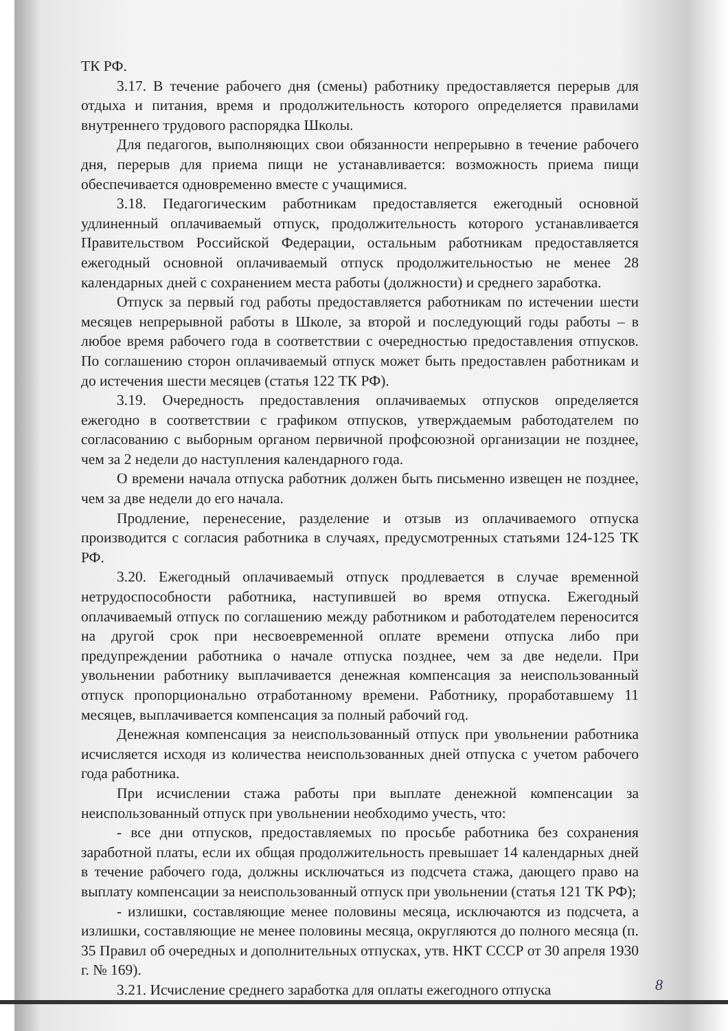ТК РФ.
3.17. В течение рабочего дня (смены) работнику предоставляется перерыв для отдыха и питания, время и продолжительность которого определяется правилами внутреннего трудового распорядка Школы.
Для педагогов, выполняющих свои обязанности непрерывно в течение рабочего дня, перерыв для приема пищи не устанавливается: возможность приема пищи обеспечивается одновременно вместе с учащимися.
3.18. Педагогическим работникам предоставляется ежегодный основной удлиненный оплачиваемый отпуск, продолжительность которого устанавливается Правительством Российской Федерации, остальным работникам предоставляется ежегодный основной оплачиваемый отпуск продолжительностью не менее 28 календарных дней с сохранением места работы (должности) и среднего заработка.
Отпуск за первый год работы предоставляется работникам по истечении шести месяцев непрерывной работы в Школе, за второй и последующий годы работы – в любое время рабочего года в соответствии с очередностью предоставления отпусков. По соглашению сторон оплачиваемый отпуск может быть предоставлен работникам и до истечения шести месяцев (статья 122 ТК РФ).
3.19. Очередность предоставления оплачиваемых отпусков определяется ежегодно в соответствии с графиком отпусков, утверждаемым работодателем по согласованию с выборным органом первичной профсоюзной организации не позднее, чем за 2 недели до наступления календарного года.
О времени начала отпуска работник должен быть письменно извещен не позднее, чем за две недели до его начала.
Продление, перенесение, разделение и отзыв из оплачиваемого отпуска производится с согласия работника в случаях, предусмотренных статьями 124-125 ТК РФ.
3.20. Ежегодный оплачиваемый отпуск продлевается в случае временной нетрудоспособности работника, наступившей во время отпуска. Ежегодный оплачиваемый отпуск по соглашению между работником и работодателем переносится на другой срок при несвоевременной оплате времени отпуска либо при предупреждении работника о начале отпуска позднее, чем за две недели. При увольнении работнику выплачивается денежная компенсация за неиспользованный отпуск пропорционально отработанному времени. Работнику, проработавшему 11 месяцев, выплачивается компенсация за полный рабочий год.
Денежная компенсация за неиспользованный отпуск при увольнении работника исчисляется исходя из количества неиспользованных дней отпуска с учетом рабочего года работника.
При исчислении стажа работы при выплате денежной компенсации за неиспользованный отпуск при увольнении необходимо учесть, что:
- все дни отпусков, предоставляемых по просьбе работника без сохранения заработной платы, если их общая продолжительность превышает 14 календарных дней в течение рабочего года, должны исключаться из подсчета стажа, дающего право на выплату компенсации за неиспользованный отпуск при увольнении (статья 121 ТК РФ);
- излишки, составляющие менее половины месяца, исключаются из подсчета, а излишки, составляющие не менее половины месяца, округляются до полного месяца (п. 35 Правил об очередных и дополнительных отпусках, утв. НКТ СССР от 30 апреля 1930 г. № 169).
3.21. Исчисление среднего заработка для оплаты ежегодного отпуска
8